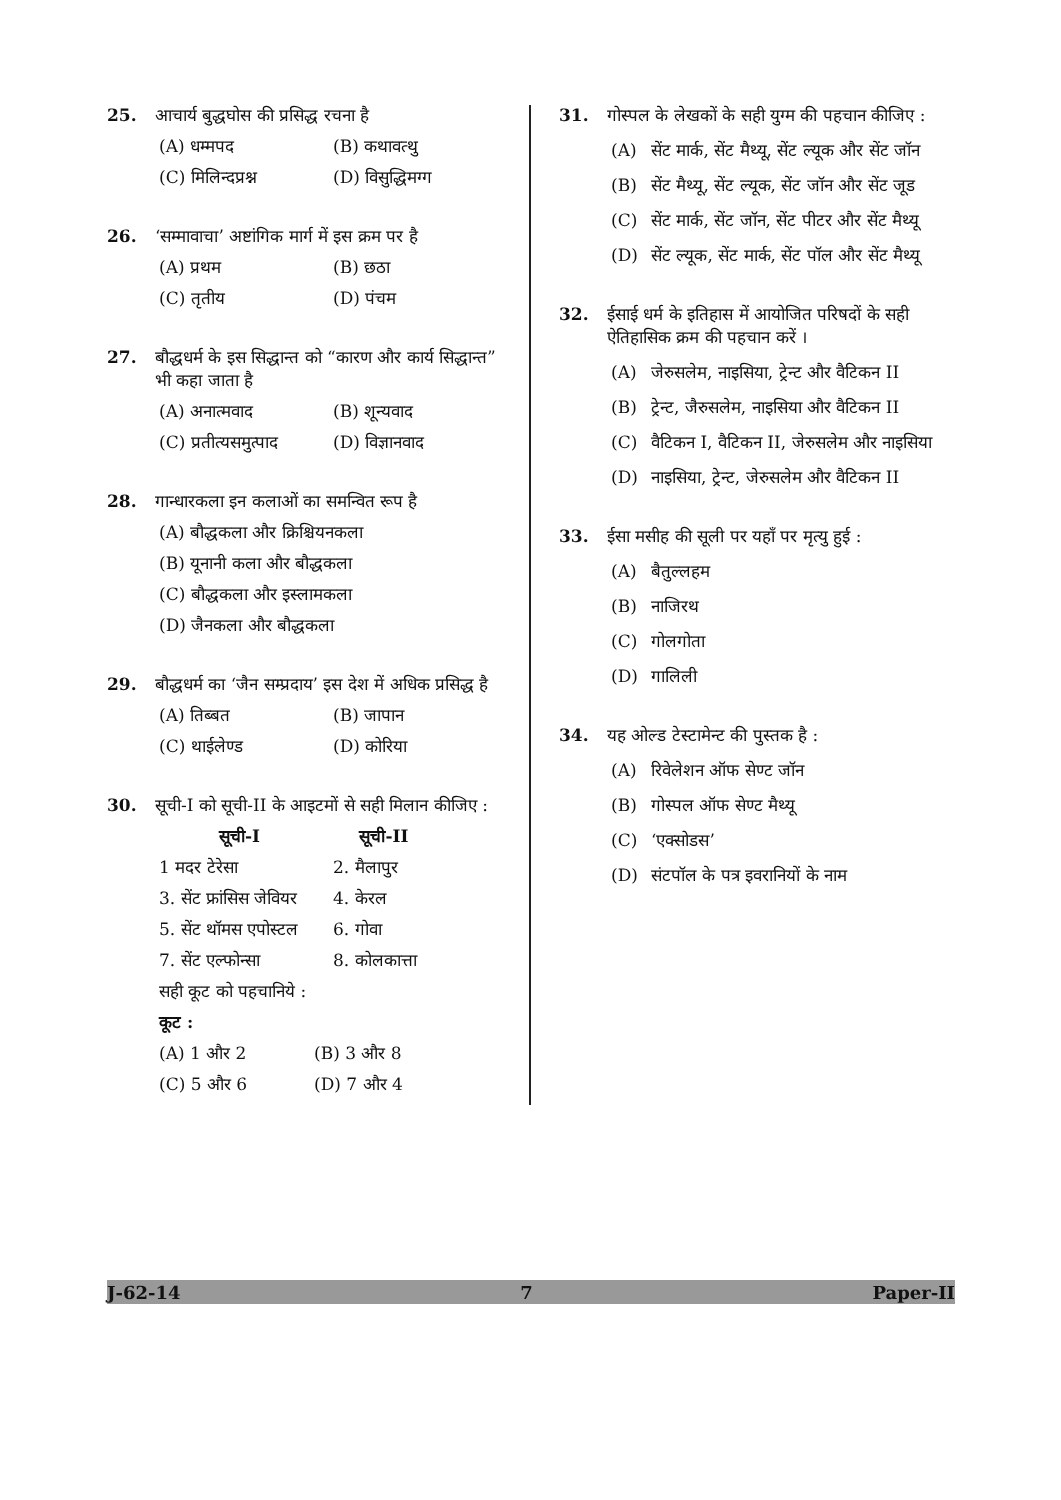25. आचार्य बुद्धघोस की प्रसिद्ध रचना है
(A) धम्मपद (B) कथावत्थु
(C) मिलिन्दप्रश्न (D) विसुद्धिमग्ग
26. ‘सम्मावाचा’ अष्टांगिक मार्ग में इस क्रम पर है
(A) प्रथम (B) छठा
(C) तृतीय (D) पंचम
27. बौद्धधर्म के इस सिद्धान्त को “कारण और कार्य सिद्धान्त” भी कहा जाता है
(A) अनात्मवाद (B) शून्यवाद
(C) प्रतीत्यसमुत्पाद (D) विज्ञानवाद
28. गान्धारकला इन कलाओं का समन्वित रूप है
(A) बौद्धकला और क्रिश्चियनकला
(B) यूनानी कला और बौद्धकला
(C) बौद्धकला और इस्लामकला
(D) जैनकला और बौद्धकला
29. बौद्धधर्म का ‘जैन सम्प्रदाय’ इस देश में अधिक प्रसिद्ध है
(A) तिब्बत (B) जापान
(C) थाईलेण्ड (D) कोरिया
30. सूची-I को सूची-II के आइटमों से सही मिलान कीजिए :
सूची-I सूची-II
1 मदर टेरेसा 2. मैलापुर
3. सेंट फ्रांसिस जेवियर 4. केरल
5. सेंट थॉमस एपोस्टल 6. गोवा
7. सेंट एल्फोन्सा 8. कोलकात्ता
सही कूट को पहचानिये :
कूट :
(A) 1 और 2 (B) 3 और 8
(C) 5 और 6 (D) 7 और 4
31. गोस्पल के लेखकों के सही युग्म की पहचान कीजिए :
(A) सेंट मार्क, सेंट मैथ्यू, सेंट ल्यूक और सेंट जॉन
(B) सेंट मैथ्यू, सेंट ल्यूक, सेंट जॉन और सेंट जूड
(C) सेंट मार्क, सेंट जॉन, सेंट पीटर और सेंट मैथ्यू
(D) सेंट ल्यूक, सेंट मार्क, सेंट पॉल और सेंट मैथ्यू
32. ईसाई धर्म के इतिहास में आयोजित परिषदों के सही ऐतिहासिक क्रम की पहचान करें ।
(A) जेरुसलेम, नाइसिया, ट्रेन्ट और वैटिकन II
(B) ट्रेन्ट, जैरुसलेम, नाइसिया और वैटिकन II
(C) वैटिकन I, वैटिकन II, जेरुसलेम और नाइसिया
(D) नाइसिया, ट्रेन्ट, जेरुसलेम और वैटिकन II
33. ईसा मसीह की सूली पर यहाँ पर मृत्यु हुई :
(A) बैतुल्लहम
(B) नाजिरथ
(C) गोलगोता
(D) गालिली
34. यह ओल्ड टेस्टामेन्ट की पुस्तक है :
(A) रिवेलेशन ऑफ सेण्ट जॉन
(B) गोस्पल ऑफ सेण्ट मैथ्यू
(C) ‘एक्सोडस’
(D) संटपॉल के पत्र इवरानियों के नाम
J-62-14 7 Paper-II